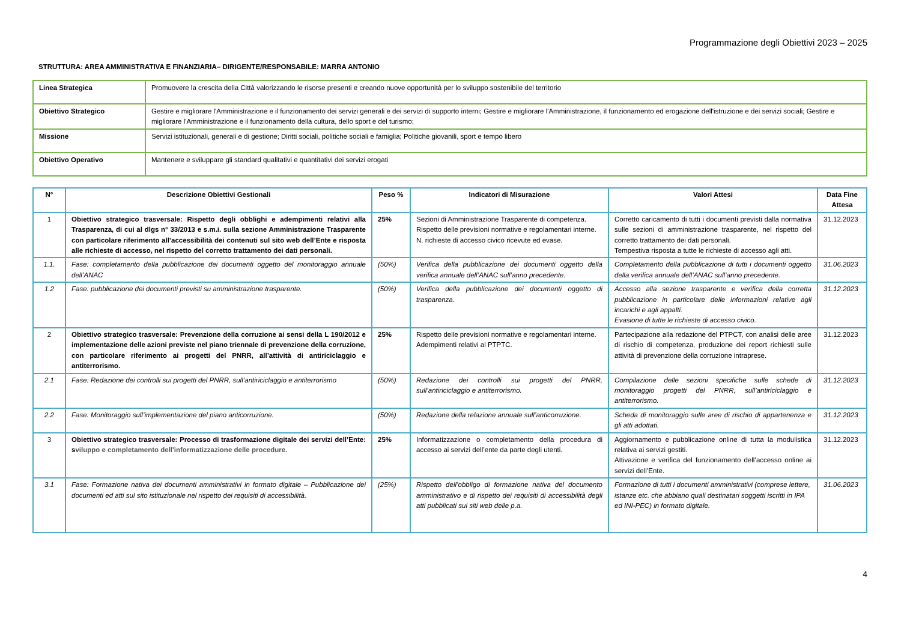Programmazione degli Obiettivi 2023 – 2025
STRUTTURA: AREA AMMINISTRATIVA E FINANZIARIA– DIRIGENTE/RESPONSABILE: MARRA ANTONIO
| Linea Strategica | Promuovere la crescita della Città valorizzando le risorse presenti e creando nuove opportunità per lo sviluppo sostenibile del territorio |
| Obiettivo Strategico | Gestire e migliorare l'Amministrazione e il funzionamento dei servizi generali e dei servizi di supporto interni; Gestire e migliorare l'Amministrazione, il funzionamento ed erogazione dell'istruzione e dei servizi sociali; Gestire e migliorare l'Amministrazione e il funzionamento della cultura, dello sport e del turismo; |
| Missione | Servizi istituzionali, generali e di gestione; Diritti sociali, politiche sociali e famiglia; Politiche giovanili, sport e tempo libero |
| Obiettivo Operativo | Mantenere e sviluppare gli standard qualitativi e quantitativi dei servizi erogati |
| N° | Descrizione Obiettivi Gestionali | Peso % | Indicatori di Misurazione | Valori Attesi | Data Fine Attesa |
| --- | --- | --- | --- | --- | --- |
| 1 | Obiettivo strategico trasversale: Rispetto degli obblighi e adempimenti relativi alla Trasparenza, di cui al dlgs n° 33/2013 e s.m.i. sulla sezione Amministrazione Trasparente con particolare riferimento all’accessibilità dei contenuti sul sito web dell’Ente e risposta alle richieste di accesso, nel rispetto del corretto trattamento dei dati personali. | 25% | Sezioni di Amministrazione Trasparente di competenza. Rispetto delle previsioni normative e regolamentari interne. N. richieste di accesso civico ricevute ed evase. | Corretto caricamento di tutti i documenti previsti dalla normativa sulle sezioni di amministrazione trasparente, nel rispetto del corretto trattamento dei dati personali. Tempestiva risposta a tutte le richieste di accesso agli atti. | 31.12.2023 |
| 1.1. | Fase: completamento della pubblicazione dei documenti oggetto del monitoraggio annuale dell’ANAC | (50%) | Verifica della pubblicazione dei documenti oggetto della verifica annuale dell’ANAC sull’anno precedente. | Completamento della pubblicazione di tutti i documenti oggetto della verifica annuale dell’ANAC sull’anno precedente. | 31.06.2023 |
| 1.2 | Fase: pubblicazione dei documenti previsti su amministrazione trasparente. | (50%) | Verifica della pubblicazione dei documenti oggetto di trasparenza. | Accesso alla sezione trasparente e verifica della corretta pubblicazione in particolare delle informazioni relative agli incarichi e agli appalti. Evasione di tutte le richieste di accesso civico. | 31.12.2023 |
| 2 | Obiettivo strategico trasversale: Prevenzione della corruzione ai sensi della L 190/2012 e implementazione delle azioni previste nel piano triennale di prevenzione della corruzione, con particolare riferimento ai progetti del PNRR, all’attività di antiriciclaggio e antiterrorismo. | 25% | Rispetto delle previsioni normative e regolamentari interne. Adempimenti relativi al PTPTC. | Partecipazione alla redazione del PTPCT, con analisi delle aree di rischio di competenza, produzione dei report richiesti sulle attività di prevenzione della corruzione intraprese. | 31.12.2023 |
| 2.1 | Fase: Redazione dei controlli sui progetti del PNRR, sull’antiriciclaggio e antiterrorismo | (50%) | Redazione dei controlli sui progetti del PNRR, sull’antiriciclaggio e antiterrorismo. | Compilazione delle sezioni specifiche sulle schede di monitoraggio progetti del PNRR, sull’antiriciclaggio e antiterrorismo. | 31.12.2023 |
| 2.2 | Fase: Monitoraggio sull’implementazione del piano anticorruzione. | (50%) | Redazione della relazione annuale sull’anticorruzione. | Scheda di monitoraggio sulle aree di rischio di appartenenza e gli atti adottati. | 31.12.2023 |
| 3 | Obiettivo strategico trasversale: Processo di trasformazione digitale dei servizi dell’Ente: s viluppo e completamento dell'informatizzazione delle procedure. | 25% | Informatizzazione o completamento della procedura di accesso ai servizi dell’ente da parte degli utenti. | Aggiornamento e pubblicazione online di tutta la modulistica relativa ai servizi gestiti. Attivazione e verifica del funzionamento dell’accesso online ai servizi dell’Ente. | 31.12.2023 |
| 3.1 | Fase: Formazione nativa dei documenti amministrativi in formato digitale – Pubblicazione dei documenti ed atti sul sito istituzionale nel rispetto dei requisiti di accessibilità. | (25%) | Rispetto dell’obbligo di formazione nativa del documento amministrativo e di rispetto dei requisiti di accessibilità degli atti pubblicati sui siti web delle p.a. | Formazione di tutti i documenti amministrativi (comprese lettere, istanze etc. che abbiano quali destinatari soggetti iscritti in IPA ed INI-PEC) in formato digitale. | 31.06.2023 |
4